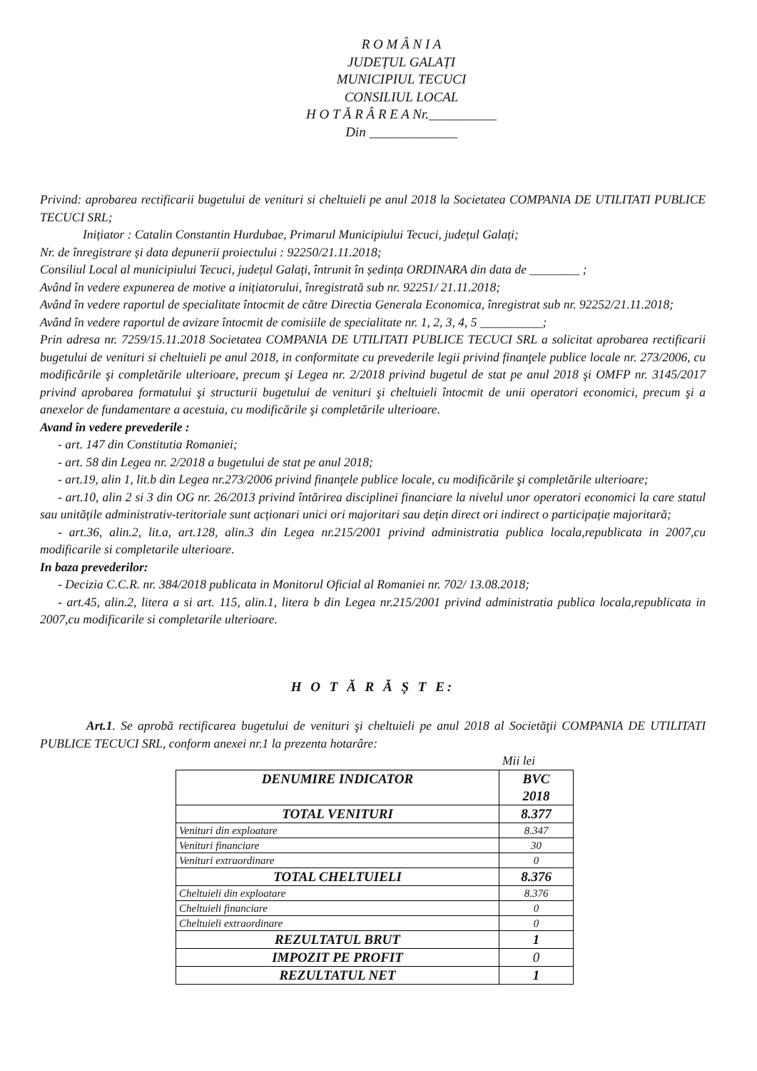R O M Â N I A
JUDEȚUL GALAȚI
MUNICIPIUL TECUCI
CONSILIUL LOCAL
H O T Ă R Â R E A Nr.__________
Din _____________
Privind: aprobarea rectificarii bugetului de venituri si cheltuieli pe anul 2018 la Societatea COMPANIA DE UTILITATI PUBLICE TECUCI SRL;
Inițiator : Catalin Constantin Hurdubae, Primarul Municipiului Tecuci, județul Galați;
Nr. de înregistrare și data depunerii proiectului : 92250/21.11.2018;
Consiliul Local al municipiului Tecuci, județul Galați, întrunit în ședința ORDINARA din data de ________ ;
Având în vedere expunerea de motive a inițiatorului, înregistrată sub nr. 92251/ 21.11.2018;
Având în vedere raportul de specialitate întocmit de către Directia Generala Economica, înregistrat sub nr. 92252/21.11.2018;
Având în vedere raportul de avizare întocmit de comisiile de specialitate nr. 1, 2, 3, 4, 5 __________;
Prin adresa nr. 7259/15.11.2018 Societatea COMPANIA DE UTILITATI PUBLICE TECUCI SRL a solicitat aprobarea rectificarii bugetului de venituri si cheltuieli pe anul 2018, in conformitate cu prevederile legii privind finanţele publice locale nr. 273/2006, cu modificările şi completările ulterioare, precum şi Legea nr. 2/2018 privind bugetul de stat pe anul 2018 şi OMFP nr. 3145/2017 privind aprobarea formatului şi structurii bugetului de venituri şi cheltuieli întocmit de unii operatori economici, precum şi a anexelor de fundamentare a acestuia, cu modificările şi completările ulterioare.
Avand în vedere prevederile :
- art. 147 din Constitutia Romaniei;
- art. 58 din Legea nr. 2/2018 a bugetului de stat pe anul 2018;
- art.19, alin 1, lit.b din Legea nr.273/2006 privind finanţele publice locale, cu modificările şi completările ulterioare;
- art.10, alin 2 si 3 din OG nr. 26/2013 privind întărirea disciplinei financiare la nivelul unor operatori economici la care statul sau unitățile administrativ-teritoriale sunt acționari unici ori majoritari sau dețin direct ori indirect o participație majoritară;
- art.36, alin.2, lit.a, art.128, alin.3 din Legea nr.215/2001 privind administratia publica locala,republicata in 2007,cu modificarile si completarile ulterioare.
In baza prevederilor:
- Decizia C.C.R. nr. 384/2018 publicata in Monitorul Oficial al Romaniei nr. 702/ 13.08.2018;
- art.45, alin.2, litera a si art. 115, alin.1, litera b din Legea nr.215/2001 privind administratia publica locala,republicata in 2007,cu modificarile si completarile ulterioare.
H O T Ă R Ă Ș T E:
Art.1. Se aprobă rectificarea bugetului de venituri şi cheltuieli pe anul 2018 al Societăţii COMPANIA DE UTILITATI PUBLICE TECUCI SRL, conform anexei nr.1 la prezenta hotarâre:
Mii lei
| DENUMIRE INDICATOR | BVC 2018 |
| TOTAL VENITURI | 8.377 |
| Venituri din exploatare | 8.347 |
| Venituri financiare | 30 |
| Venituri extraordinare | 0 |
| TOTAL CHELTUIELI | 8.376 |
| Cheltuieli din exploatare | 8.376 |
| Cheltuieli financiare | 0 |
| Cheltuieli extraordinare | 0 |
| REZULTATUL BRUT | 1 |
| IMPOZIT PE PROFIT | 0 |
| REZULTATUL NET | 1 |